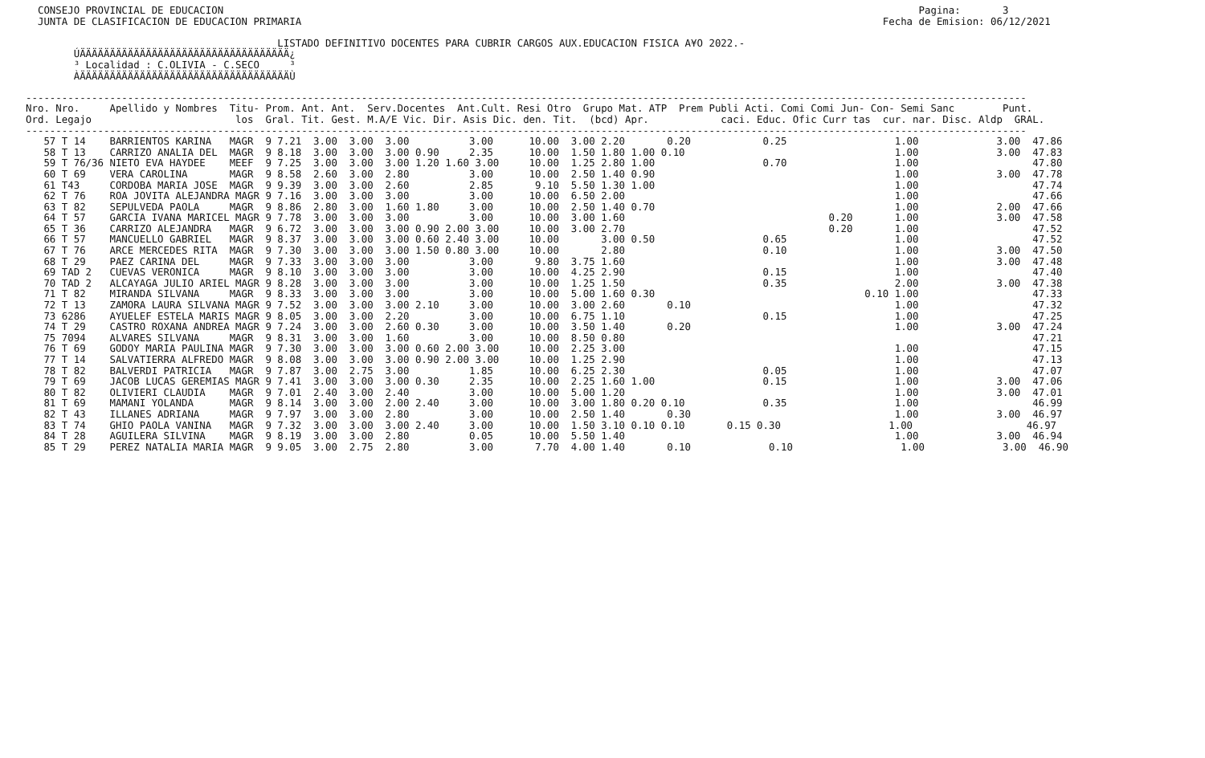CONSEJO PROVINCIAL DE EDUCACION                                                                                                                    Pagina:       3
  JUNTA DE CLASIFICACION DE EDUCACION PRIMARIA                                                                                                 Fecha de Emision: 06/12/2021

                                          LISTADO DEFINITIVO DOCENTES PARA CUBRIR CARGOS AUX.EDUCACION FISICA A¥O 2022.-
        ÚÄÄÄÄÄÄÄÄÄÄÄÄÄÄÄÄÄÄÄÄÄÄÄÄÄÄÄÄÄÄÄÄÄÄÄ¿
        ³ Localidad : C.OLIVIA - C.SECO     ³
        ÀÄÄÄÄÄÄÄÄÄÄÄÄÄÄÄÄÄÄÄÄÄÄÄÄÄÄÄÄÄÄÄÄÄÄÄÙ

-----------------------------------------------------------------------------------------------------------------------------------------------------------------------
Nro. Nro.     Apellido y Nombres  Titu- Prom. Ant. Ant.  Serv.Docentes  Ant.Cult. Resi Otro  Grupo Mat. ATP  Prem Publi Acti. Comi Comi Jun- Con- Semi Sanc        Punt.
Ord. Legajo                        los  Gral. Tit. Gest. M.A/E Vic. Dir. Asis Dic. den. Tit.  (bcd) Apr.            caci. Educ. Ofic Curr tas  cur. nar. Disc. Aldp  GRAL.
-----------------------------------------------------------------------------------------------------------------------------------------------------------------------
   57 T 14    BARRIENTOS KARINA   MAGR  9 7.21  3.00  3.00  3.00          3.00      10.00  3.00 2.20       0.20            0.25                  1.00             3.00  47.86
   58 T 13    CARRIZO ANALIA DEL  MAGR  9 8.18  3.00  3.00  3.00 0.90     2.35      10.00  1.50 1.80 1.00 0.10                                   1.00             3.00  47.83
   59 T 76/36 NIETO EVA HAYDEE    MEEF  9 7.25  3.00  3.00  3.00 1.20 1.60 3.00     10.00  1.25 2.80 1.00                  0.70                  1.00                   47.80
   60 T 69    VERA CAROLINA       MAGR  9 8.58  2.60  3.00  2.80          3.00      10.00  2.50 1.40 0.90                                        1.00             3.00  47.78
   61 T43     CORDOBA MARIA JOSE  MAGR  9 9.39  3.00  3.00  2.60          2.85       9.10  5.50 1.30 1.00                                        1.00                   47.74
   62 T 76    ROA JOVITA ALEJANDRA MAGR 9 7.16  3.00  3.00  3.00          3.00      10.00  6.50 2.00                                             1.00                   47.66
   63 T 82    SEPULVEDA PAOLA     MAGR  9 8.86  2.80  3.00  1.60 1.80     3.00      10.00  2.50 1.40 0.70                                        1.00             2.00  47.66
   64 T 57    GARCIA IVANA MARICEL MAGR 9 7.78  3.00  3.00  3.00          3.00      10.00  3.00 1.60                                  0.20       1.00             3.00  47.58
   65 T 36    CARRIZO ALEJANDRA   MAGR  9 6.72  3.00  3.00  3.00 0.90 2.00 3.00     10.00  3.00 2.70                                  0.20       1.00                   47.52
   66 T 57    MANCUELLO GABRIEL   MAGR  9 8.37  3.00  3.00  3.00 0.60 2.40 3.00     10.00       3.00 0.50                  0.65                  1.00                   47.52
   67 T 76    ARCE MERCEDES RITA  MAGR  9 7.30  3.00  3.00  3.00 1.50 0.80 3.00     10.00       2.80                       0.10                  1.00             3.00  47.50
   68 T 29    PAEZ CARINA DEL     MAGR  9 7.33  3.00  3.00  3.00          3.00       9.80  3.75 1.60                                             1.00             3.00  47.48
   69 TAD 2   CUEVAS VERONICA     MAGR  9 8.10  3.00  3.00  3.00          3.00      10.00  4.25 2.90                       0.15                  1.00                   47.40
   70 TAD 2   ALCAYAGA JULIO ARIEL MAGR 9 8.28  3.00  3.00  3.00          3.00      10.00  1.25 1.50                       0.35                  2.00             3.00  47.38
   71 T 82    MIRANDA SILVANA     MAGR  9 8.33  3.00  3.00  3.00          3.00      10.00  5.00 1.60 0.30                                   0.10 1.00                   47.33
   72 T 13    ZAMORA LAURA SILVANA MAGR 9 7.52  3.00  3.00  3.00 2.10     3.00      10.00  3.00 2.60       0.10                                  1.00                   47.32
   73 6286    AYUELEF ESTELA MARIS MAGR 9 8.05  3.00  3.00  2.20          3.00      10.00  6.75 1.10                       0.15                  1.00                   47.25
   74 T 29    CASTRO ROXANA ANDREA MAGR 9 7.24  3.00  3.00  2.60 0.30     3.00      10.00  3.50 1.40       0.20                                  1.00             3.00  47.24
   75 7094    ALVARES SILVANA     MAGR  9 8.31  3.00  3.00  1.60          3.00      10.00  8.50 0.80                                                                    47.21
   76 T 69    GODOY MARIA PAULINA MAGR  9 7.30  3.00  3.00  3.00 0.60 2.00 3.00     10.00  2.25 3.00                                             1.00                   47.15
   77 T 14    SALVATIERRA ALFREDO MAGR  9 8.08  3.00  3.00  3.00 0.90 2.00 3.00     10.00  1.25 2.90                                             1.00                   47.13
   78 T 82    BALVERDI PATRICIA   MAGR  9 7.87  3.00  2.75  3.00          1.85      10.00  6.25 2.30                       0.05                  1.00                   47.07
   79 T 69    JACOB LUCAS GEREMIAS MAGR 9 7.41  3.00  3.00  3.00 0.30     2.35      10.00  2.25 1.60 1.00                  0.15                  1.00             3.00  47.06
   80 T 82    OLIVIERI CLAUDIA    MAGR  9 7.01  2.40  3.00  2.40          3.00      10.00  5.00 1.20                                             1.00             3.00  47.01
   81 T 69    MAMANI YOLANDA      MAGR  9 8.14  3.00  3.00  2.00 2.40     3.00      10.00  3.00 1.80 0.20 0.10             0.35                  1.00                   46.99
   82 T 43    ILLANES ADRIANA     MAGR  9 7.97  3.00  3.00  2.80          3.00      10.00  2.50 1.40       0.30                                  1.00             3.00  46.97
   83 T 74    GHIO PAOLA VANINA   MAGR  9 7.32  3.00  3.00  3.00 2.40     3.00      10.00  1.50 3.10 0.10 0.10       0.15 0.30                  1.00                   46.97
   84 T 28    AGUILERA SILVINA    MAGR  9 8.19  3.00  3.00  2.80          0.05      10.00  5.50 1.40                                             1.00             3.00  46.94
   85 T 29    PEREZ NATALIA MARIA MAGR  9 9.05  3.00  2.75  2.80          3.00       7.70  4.00 1.40       0.10             0.10                  1.00             3.00  46.90